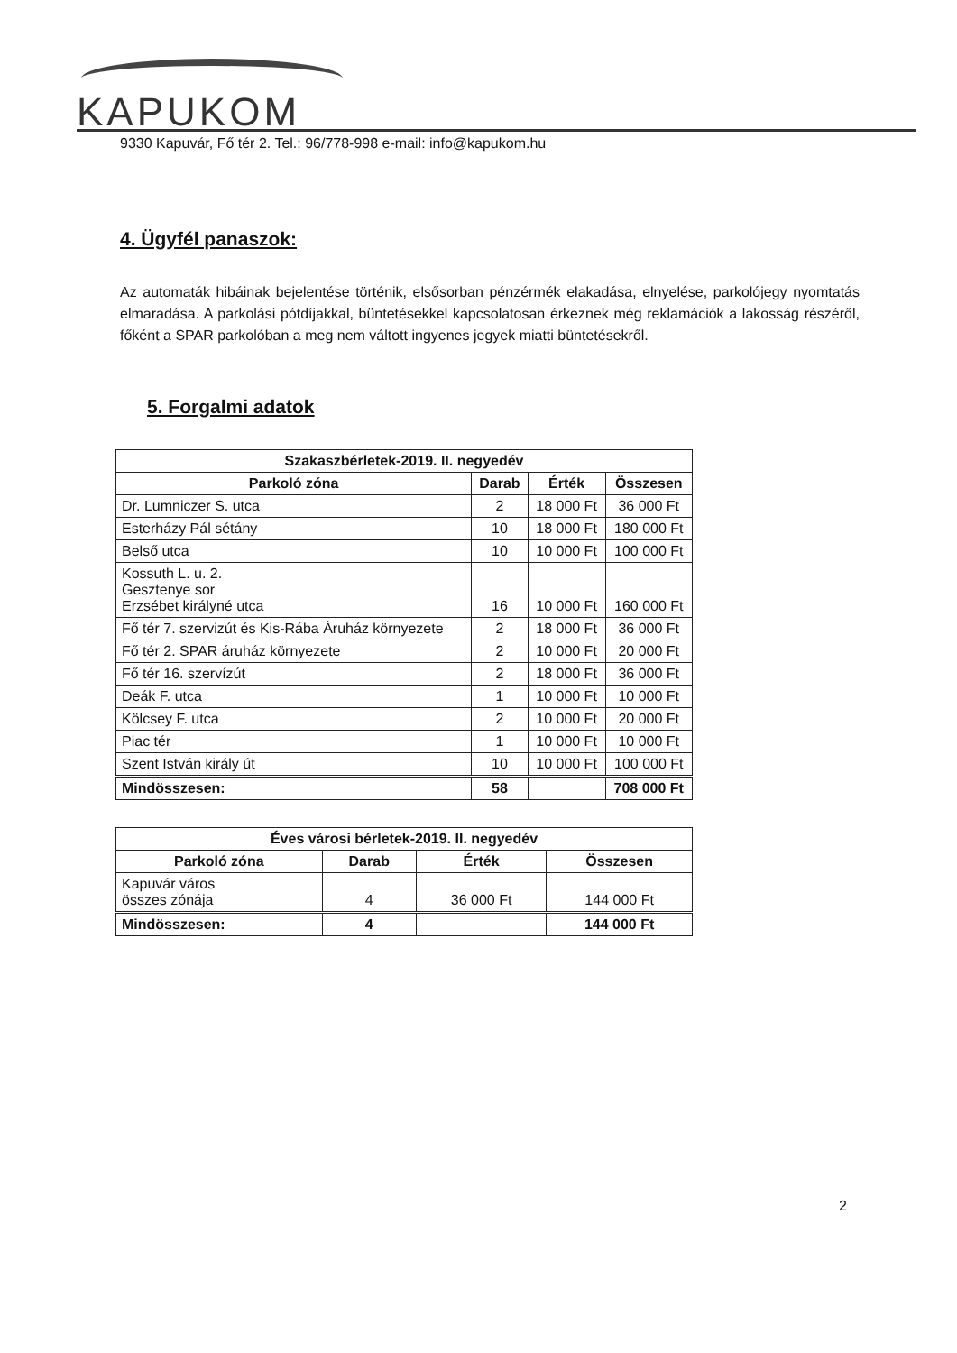KAPUKOM
9330 Kapuvár, Fő tér 2. Tel.: 96/778-998 e-mail: info@kapukom.hu
4. Ügyfél panaszok:
Az automaták hibáinak bejelentése történik, elsősorban pénzérmék elakadása, elnyelése, parkolójegy nyomtatás elmaradása. A parkolási pótdíjakkal, büntetésekkel kapcsolatosan érkeznek még reklamációk a lakosság részéről, főként a SPAR parkolóban a meg nem váltott ingyenes jegyek miatti büntetésekről.
5. Forgalmi adatok
| Szakaszbérletek-2019. II. negyedév | | | |
| --- | --- | --- | --- |
| Parkoló zóna | Darab | Érték | Összesen |
| Dr. Lumniczer S. utca | 2 | 18 000 Ft | 36 000 Ft |
| Esterházy Pál sétány | 10 | 18 000 Ft | 180 000 Ft |
| Belső utca | 10 | 10 000 Ft | 100 000 Ft |
| Kossuth L. u. 2. Gesztenye sor Erzsébet királyné utca | 16 | 10 000 Ft | 160 000 Ft |
| Fő tér 7. szervizút és Kis-Rába Áruház környezete | 2 | 18 000 Ft | 36 000 Ft |
| Fő tér 2. SPAR áruház környezete | 2 | 10 000 Ft | 20 000 Ft |
| Fő tér 16. szervízút | 2 | 18 000 Ft | 36 000 Ft |
| Deák F. utca | 1 | 10 000 Ft | 10 000 Ft |
| Kölcsey F. utca | 2 | 10 000 Ft | 20 000 Ft |
| Piac tér | 1 | 10 000 Ft | 10 000 Ft |
| Szent István király út | 10 | 10 000 Ft | 100 000 Ft |
| Mindösszesen: | 58 | | 708 000 Ft |
| Éves városi bérletek-2019. II. negyedév | | | |
| --- | --- | --- | --- |
| Parkoló zóna | Darab | Érték | Összesen |
| Kapuvár város összes zónája | 4 | 36 000 Ft | 144 000 Ft |
| Mindösszesen: | 4 | | 144 000 Ft |
2